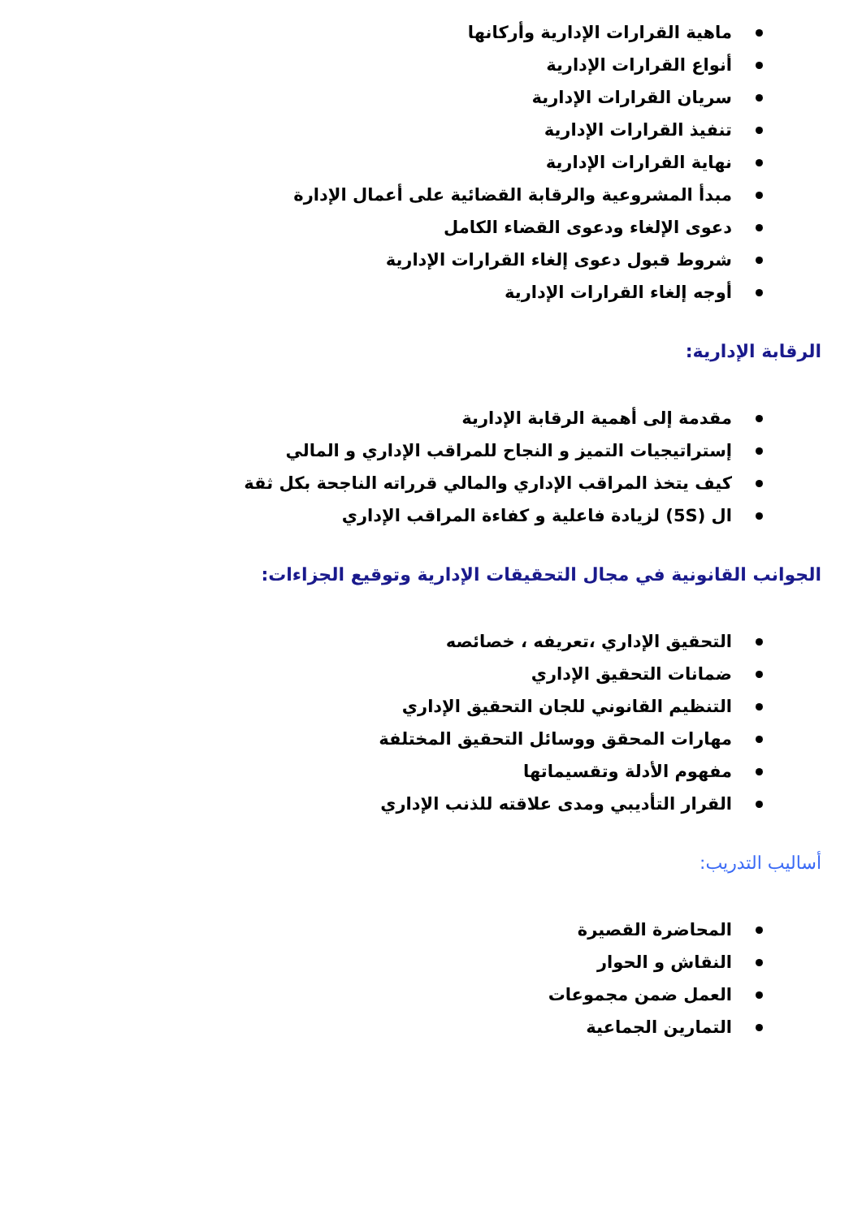ماهية القرارات الإدارية وأركانها
أنواع القرارات الإدارية
سريان القرارات الإدارية
تنفيذ القرارات الإدارية
نهاية القرارات الإدارية
مبدأ المشروعية والرقابة القضائية على أعمال الإدارة
دعوى الإلغاء ودعوى القضاء الكامل
شروط قبول دعوى إلغاء القرارات الإدارية
أوجه إلغاء القرارات الإدارية
الرقابة الإدارية:
مقدمة إلى أهمية الرقابة الإدارية
إستراتيجيات التميز و النجاح للمراقب الإداري و المالي
كيف يتخذ المراقب الإداري والمالي قرراته الناجحة بكل ثقة
ال (5S) لزيادة فاعلية و كفاءة المراقب الإداري
الجوانب القانونية في مجال التحقيقات الإدارية وتوقيع الجزاءات:
التحقيق الإداري ،تعريفه ، خصائصه
ضمانات التحقيق الإداري
التنظيم القانوني للجان التحقيق الإداري
مهارات المحقق ووسائل التحقيق المختلفة
مفهوم الأدلة وتقسيماتها
القرار التأديبي ومدى علاقته للذنب الإداري
أساليب التدريب:
المحاضرة القصيرة
النقاش و الحوار
العمل ضمن مجموعات
التمارين الجماعية